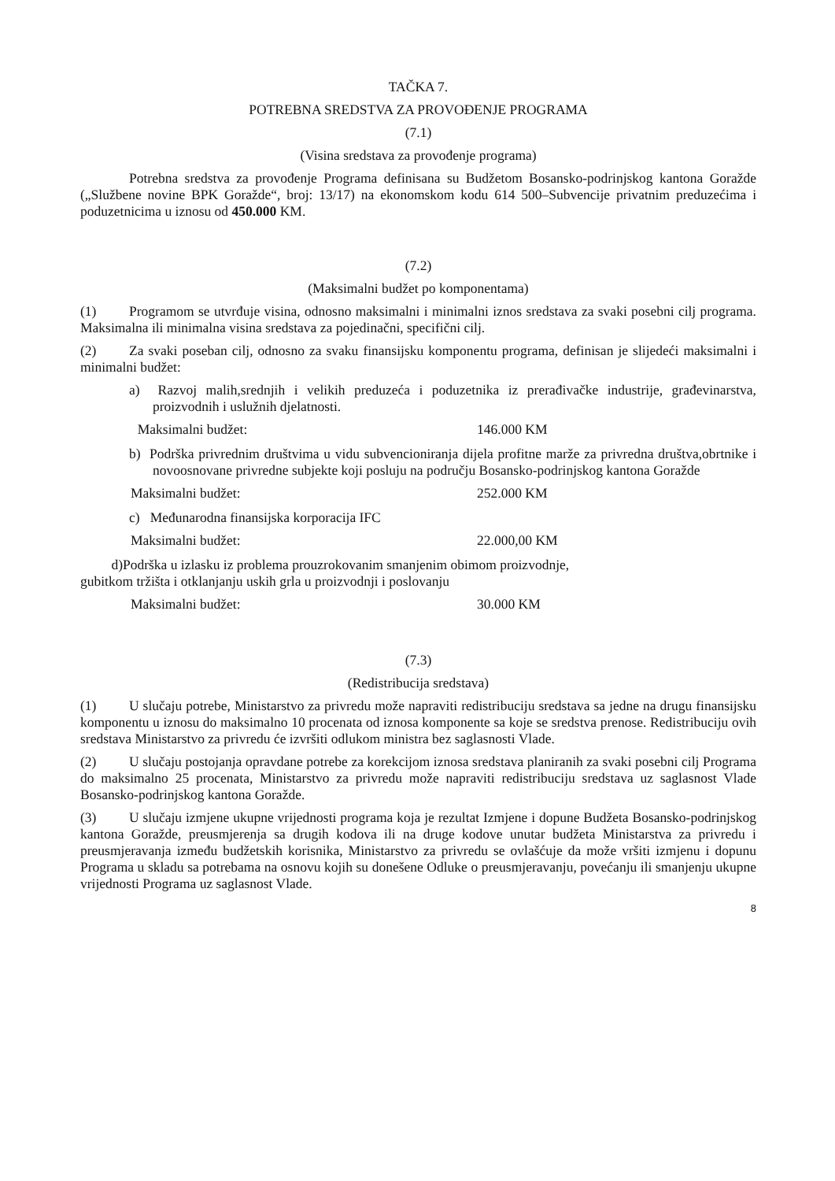TAČKA 7.
POTREBNA SREDSTVA ZA PROVOĐENJE PROGRAMA
(7.1)
(Visina sredstava za provođenje programa)
Potrebna sredstva za provođenje Programa definisana su Budžetom Bosansko-podrinjskog kantona Goražde („Službene novine BPK Goražde“, broj: 13/17) na ekonomskom kodu 614 500–Subvencije privatnim preduzećima i poduzetnicima u iznosu od 450.000 KM.
(7.2)
(Maksimalni budžet po komponentama)
(1) Programom se utvrđuje visina, odnosno maksimalni i minimalni iznos sredstava za svaki posebni cilj programa. Maksimalna ili minimalna visina sredstava za pojedinačni, specifični cilj.
(2) Za svaki poseban cilj, odnosno za svaku finansijsku komponentu programa, definisan je slijedeći maksimalni i minimalni budžet:
a) Razvoj malih,srednjih i velikih preduzeća i poduzetnika iz prerađivačke industrije, građevinarstva, proizvodnih i uslužnih djelatnosti.
Maksimalni budžet: 146.000 KM
b) Podrška privrednim društvima u vidu subvencioniranja dijela profitne marže za privredna društva,obrtnike i novoosnovane privredne subjekte koji posluju na području Bosansko-podrinjskog kantona Goražde
Maksimalni budžet: 252.000 KM
c) Međunarodna finansijska korporacija IFC
Maksimalni budžet: 22.000,00 KM
d)Podrška u izlasku iz problema prouzrokovanim smanjenim obimom proizvodnje,
gubitkom tržišta i otklanjanju uskih grla u proizvodnji i poslovanju
Maksimalni budžet: 30.000 KM
(7.3)
(Redistribucija sredstava)
(1) U slučaju potrebe, Ministarstvo za privredu može napraviti redistribuciju sredstava sa jedne na drugu finansijsku komponentu u iznosu do maksimalno 10 procenata od iznosa komponente sa koje se sredstva prenose. Redistribuciju ovih sredstava Ministarstvo za privredu će izvršiti odlukom ministra bez saglasnosti Vlade.
(2) U slučaju postojanja opravdane potrebe za korekcijom iznosa sredstava planiranih za svaki posebni cilj Programa do maksimalno 25 procenata, Ministarstvo za privredu može napraviti redistribuciju sredstava uz saglasnost Vlade Bosansko-podrinjskog kantona Goražde.
(3) U slučaju izmjene ukupne vrijednosti programa koja je rezultat Izmjene i dopune Budžeta Bosansko-podrinjskog kantona Goražde, preusmjerenja sa drugih kodova ili na druge kodove unutar budžeta Ministarstva za privredu i preusmjeravanja između budžetskih korisnika, Ministarstvo za privredu se ovlašćuje da može vršiti izmjenu i dopunu Programa u skladu sa potrebama na osnovu kojih su donešene Odluke o preusmjeravanju, povećanju ili smanjenju ukupne vrijednosti Programa uz saglasnost Vlade.
8